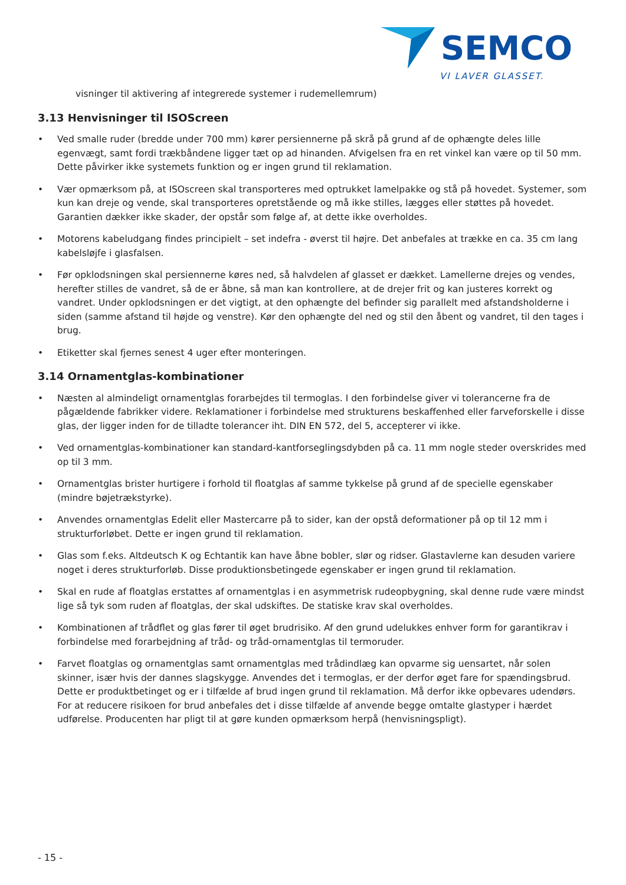SEMCO
VI LAVER GLASSET.
visninger til aktivering af integrerede systemer i rudemellemrum)
3.13 Henvisninger til ISOScreen
• Ved smalle ruder (bredde under 700 mm) kører persiennerne på skrå på grund af de ophængte deles lille egenvægt, samt fordi trækbåndene ligger tæt op ad hinanden. Afvigelsen fra en ret vinkel kan være op til 50 mm. Dette påvirker ikke systemets funktion og er ingen grund til reklamation.
• Vær opmærksom på, at ISOscreen skal transporteres med optrukket lamelpakke og stå på hovedet. Systemer, som kun kan dreje og vende, skal transporteres opretstående og må ikke stilles, lægges eller støttes på hovedet. Garantien dækker ikke skader, der opstår som følge af, at dette ikke overholdes.
• Motorens kabeludgang findes principielt – set indefra - øverst til højre. Det anbefales at trække en ca. 35 cm lang kabelsløjfe i glasfalsen.
• Før opklodsningen skal persiennerne køres ned, så halvdelen af glasset er dækket. Lamellerne drejes og vendes, herefter stilles de vandret, så de er åbne, så man kan kontrollere, at de drejer frit og kan justeres korrekt og vandret. Under opklodsningen er det vigtigt, at den ophængte del befinder sig parallelt med afstandsholderne i siden (samme afstand til højde og venstre). Kør den ophængte del ned og stil den åbent og vandret, til den tages i brug.
• Etiketter skal fjernes senest 4 uger efter monteringen.
3.14 Ornamentglas-kombinationer
• Næsten al almindeligt ornamentglas forarbejdes til termoglas. I den forbindelse giver vi tolerancerne fra de pågældende fabrikker videre. Reklamationer i forbindelse med strukturens beskaffenhed eller farveforskelle i disse glas, der ligger inden for de tilladte tolerancer iht. DIN EN 572, del 5, accepterer vi ikke.
• Ved ornamentglas-kombinationer kan standard-kantforseglingsdybden på ca. 11 mm nogle steder overskrides med op til 3 mm.
• Ornamentglas brister hurtigere i forhold til floatglas af samme tykkelse på grund af de specielle egenskaber (mindre bøjetrækstyrke).
• Anvendes ornamentglas Edelit eller Mastercarre på to sider, kan der opstå deformationer på op til 12 mm i strukturforløbet. Dette er ingen grund til reklamation.
• Glas som f.eks. Altdeutsch K og Echtantik kan have åbne bobler, slør og ridser. Glastavlerne kan desuden variere noget i deres strukturforløb. Disse produktionsbetingede egenskaber er ingen grund til reklamation.
• Skal en rude af floatglas erstattes af ornamentglas i en asymmetrisk rudeopbygning, skal denne rude være mindst lige så tyk som ruden af floatglas, der skal udskiftes. De statiske krav skal overholdes.
• Kombinationen af trådflet og glas fører til øget brudrisiko. Af den grund udelukkes enhver form for garantikrav i forbindelse med forarbejdning af tråd- og tråd-ornamentglas til termoruder.
• Farvet floatglas og ornamentglas samt ornamentglas med trådindlæg kan opvarme sig uensartet, når solen skinner, især hvis der dannes slagskygge. Anvendes det i termoglas, er der derfor øget fare for spændingsbrud. Dette er produktbetinget og er i tilfælde af brud ingen grund til reklamation. Må derfor ikke opbevares udendørs. For at reducere risikoen for brud anbefales det i disse tilfælde af anvende begge omtalte glastyper i hærdet udførelse. Producenten har pligt til at gøre kunden opmærksom herpå (henvisningspligt).
- 15 -